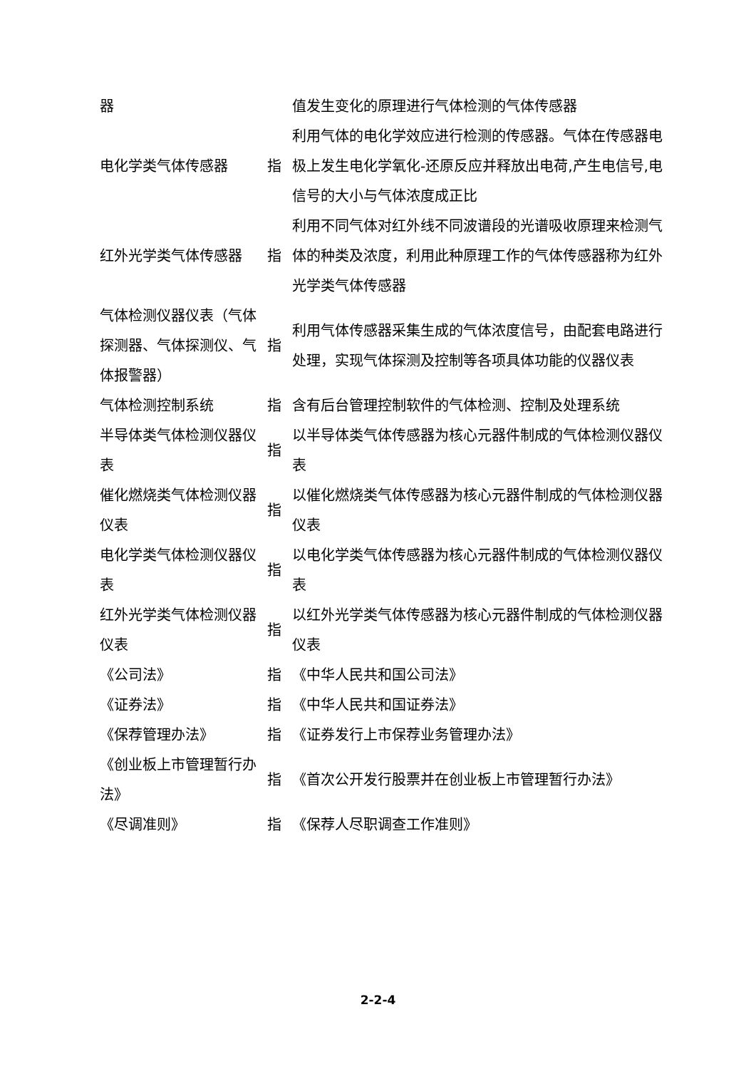| 器 | | 值发生变化的原理进行气体检测的气体传感器 |
| 电化学类气体传感器 | 指 | 利用气体的电化学效应进行检测的传感器。气体在传感器电极上发生电化学氧化-还原反应并释放出电荷,产生电信号,电信号的大小与气体浓度成正比 |
| 红外光学类气体传感器 | 指 | 利用不同气体对红外线不同波谱段的光谱吸收原理来检测气体的种类及浓度，利用此种原理工作的气体传感器称为红外光学类气体传感器 |
| 气体检测仪器仪表（气体探测器、气体探测仪、气体报警器） | 指 | 利用气体传感器采集生成的气体浓度信号，由配套电路进行处理，实现气体探测及控制等各项具体功能的仪器仪表 |
| 气体检测控制系统 | 指 | 含有后台管理控制软件的气体检测、控制及处理系统 |
| 半导体类气体检测仪器仪表 | 指 | 以半导体类气体传感器为核心元器件制成的气体检测仪器仪表 |
| 催化燃烧类气体检测仪器仪表 | 指 | 以催化燃烧类气体传感器为核心元器件制成的气体检测仪器仪表 |
| 电化学类气体检测仪器仪表 | 指 | 以电化学类气体传感器为核心元器件制成的气体检测仪器仪表 |
| 红外光学类气体检测仪器仪表 | 指 | 以红外光学类气体传感器为核心元器件制成的气体检测仪器仪表 |
| 《公司法》 | 指 | 《中华人民共和国公司法》 |
| 《证券法》 | 指 | 《中华人民共和国证券法》 |
| 《保荐管理办法》 | 指 | 《证券发行上市保荐业务管理办法》 |
| 《创业板上市管理暂行办法》 | 指 | 《首次公开发行股票并在创业板上市管理暂行办法》 |
| 《尽调准则》 | 指 | 《保荐人尽职调查工作准则》 |
2-2-4